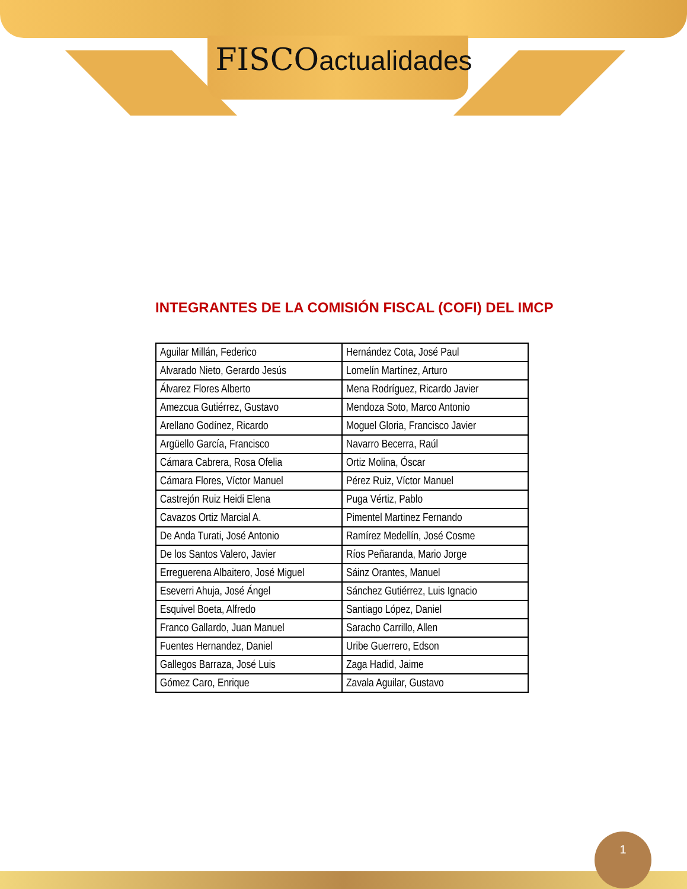FISCOactualidades
INTEGRANTES DE LA COMISIÓN FISCAL (COFI) DEL IMCP
| Aguilar Millán, Federico | Hernández Cota, José Paul |
| Alvarado Nieto, Gerardo Jesús | Lomelín Martínez, Arturo |
| Álvarez Flores Alberto | Mena Rodríguez, Ricardo Javier |
| Amezcua Gutiérrez, Gustavo | Mendoza Soto, Marco Antonio |
| Arellano Godínez, Ricardo | Moguel Gloria, Francisco Javier |
| Argüello García, Francisco | Navarro Becerra, Raúl |
| Cámara Cabrera, Rosa Ofelia | Ortiz Molina, Óscar |
| Cámara Flores, Víctor Manuel | Pérez Ruiz, Víctor Manuel |
| Castrejón Ruiz Heidi Elena | Puga Vértiz, Pablo |
| Cavazos Ortiz Marcial A. | Pimentel Martinez Fernando |
| De Anda Turati, José Antonio | Ramírez Medellín, José Cosme |
| De los Santos Valero, Javier | Ríos Peñaranda, Mario Jorge |
| Erreguerena Albaitero, José Miguel | Sáinz Orantes, Manuel |
| Eseverri Ahuja, José Ángel | Sánchez Gutiérrez, Luis Ignacio |
| Esquivel Boeta, Alfredo | Santiago López, Daniel |
| Franco Gallardo, Juan Manuel | Saracho Carrillo, Allen |
| Fuentes Hernandez, Daniel | Uribe Guerrero, Edson |
| Gallegos Barraza, José Luis | Zaga Hadid, Jaime |
| Gómez Caro, Enrique | Zavala Aguilar, Gustavo |
1